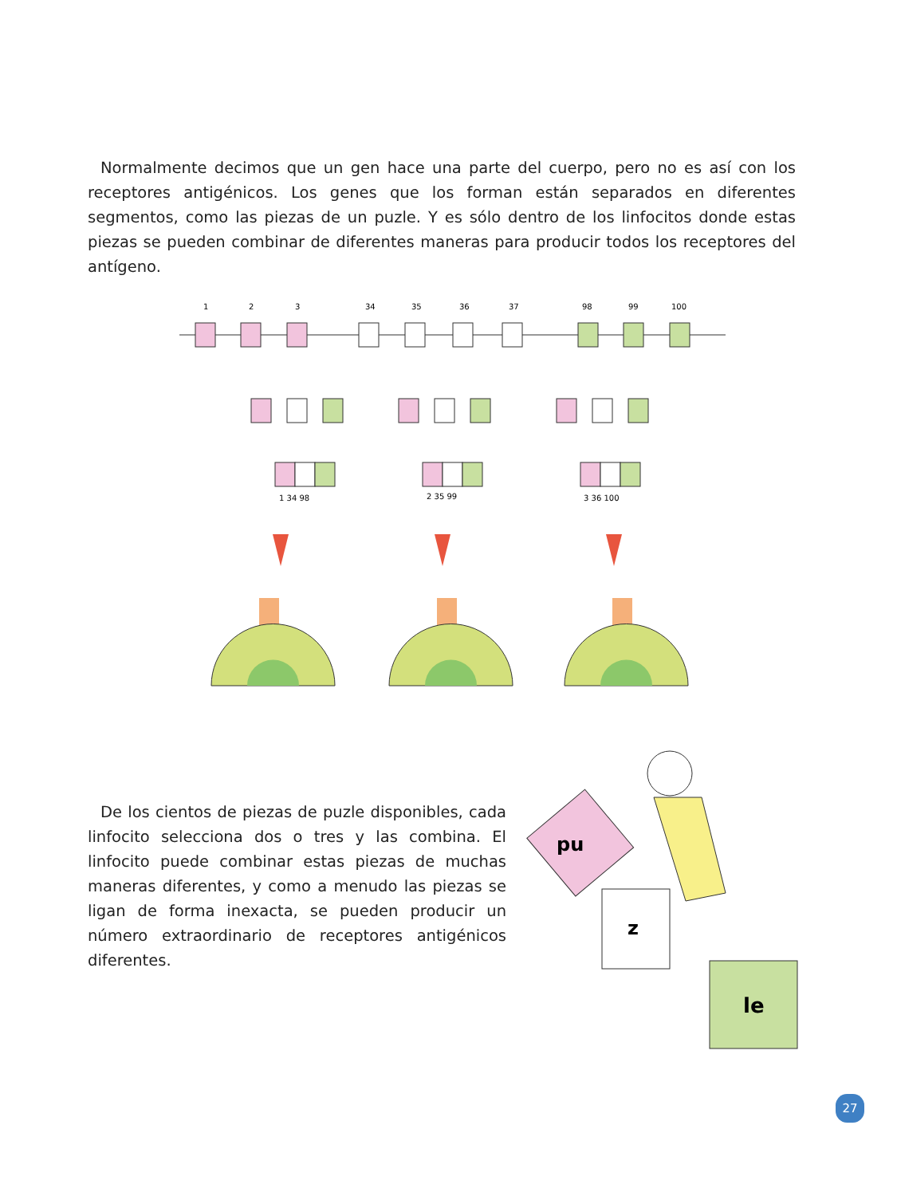Normalmente decimos que un gen hace una parte del cuerpo, pero no es así con los receptores antigénicos. Los genes que los forman están separados en diferentes segmentos, como las piezas de un puzle. Y es sólo dentro de los linfocitos donde estas piezas se pueden combinar de diferentes maneras para producir todos los receptores del antígeno.
1
2
3
34
35
36
37
98
99
100
1 34 98
2 35 99
3 36 100
De los cientos de piezas de puzle disponibles, cada linfocito selecciona dos o tres y las combina. El linfocito puede combinar estas piezas de muchas maneras diferentes, y como a menudo las piezas se ligan de forma inexacta, se pueden producir un número extraordinario de receptores antigénicos diferentes.
pu
z
le
27